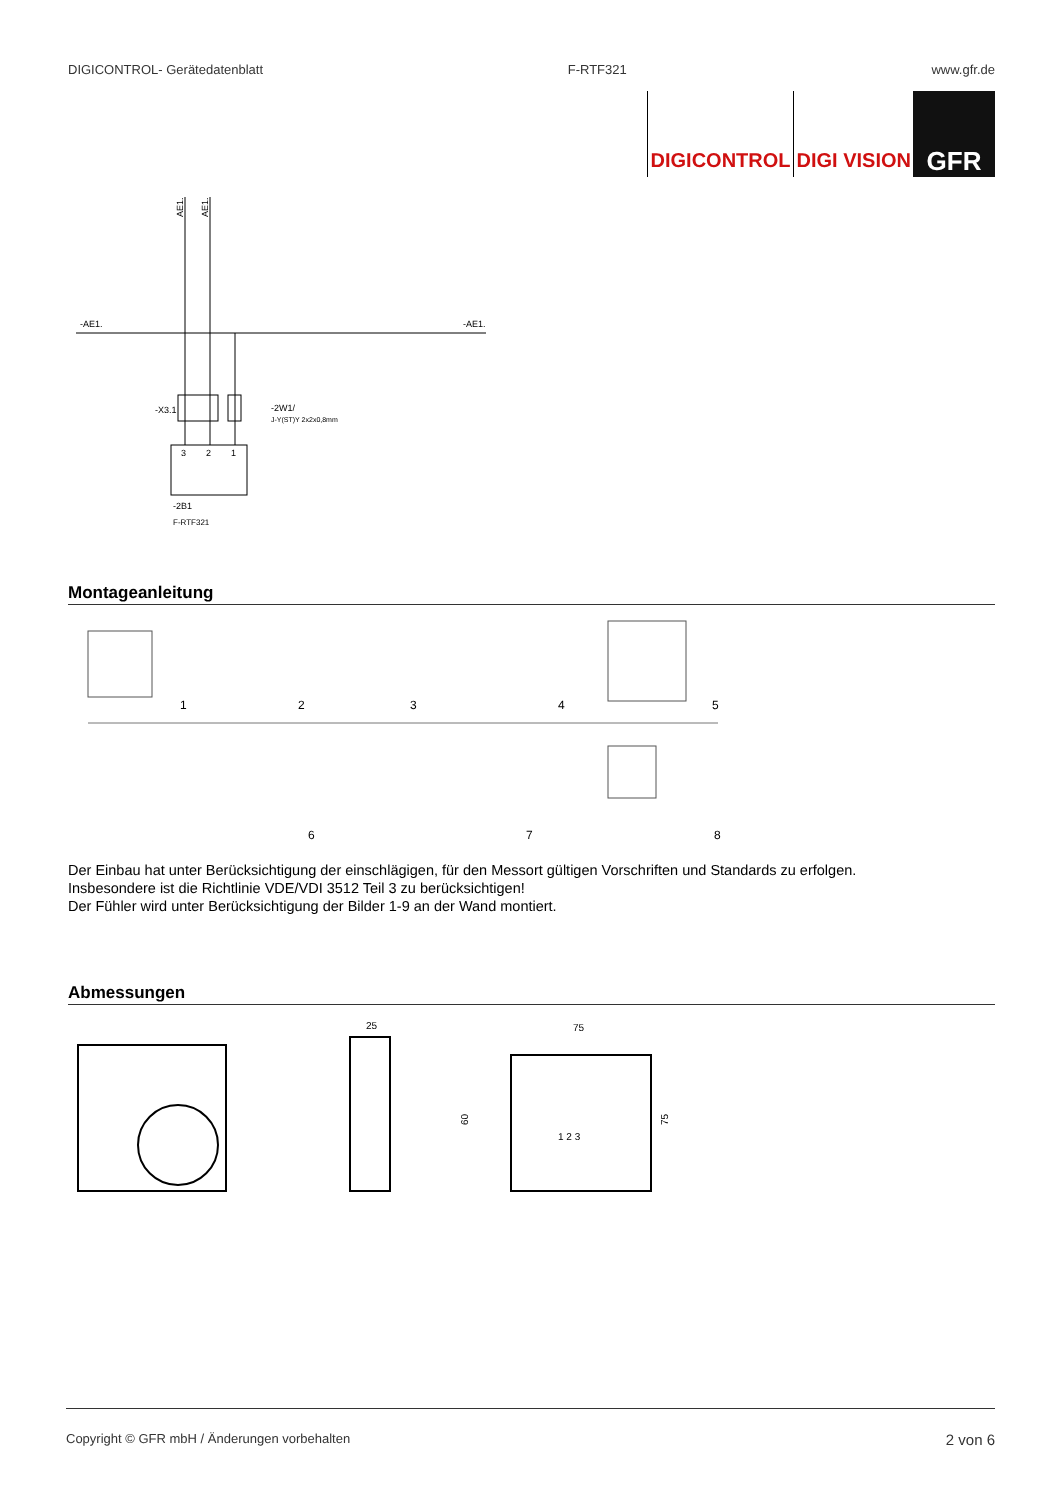DIGICONTROL- Gerätedatenblatt F-RTF321 www.gfr.de
DIGICONTROL DIGI VISION
GFR
-AE1.
-AE1.
AE1.
AE1.
-X3.1
-2W1/
J-Y(ST)Y 2x2x0,8mm
3
2
1
-2B1
F-RTF321
Montageanleitung
1
2
3
4
5
6
7
8
Der Einbau hat unter Berücksichtigung der einschlägigen, für den Messort gültigen Vorschriften und Standards zu erfolgen.
Insbesondere ist die Richtlinie VDE/VDI 3512 Teil 3 zu berücksichtigen!
Der Fühler wird unter Berücksichtigung der Bilder 1-9 an der Wand montiert.
Abmessungen
25
75
60
75
1 2 3
Copyright © GFR mbH / Änderungen vorbehalten 2 von 6